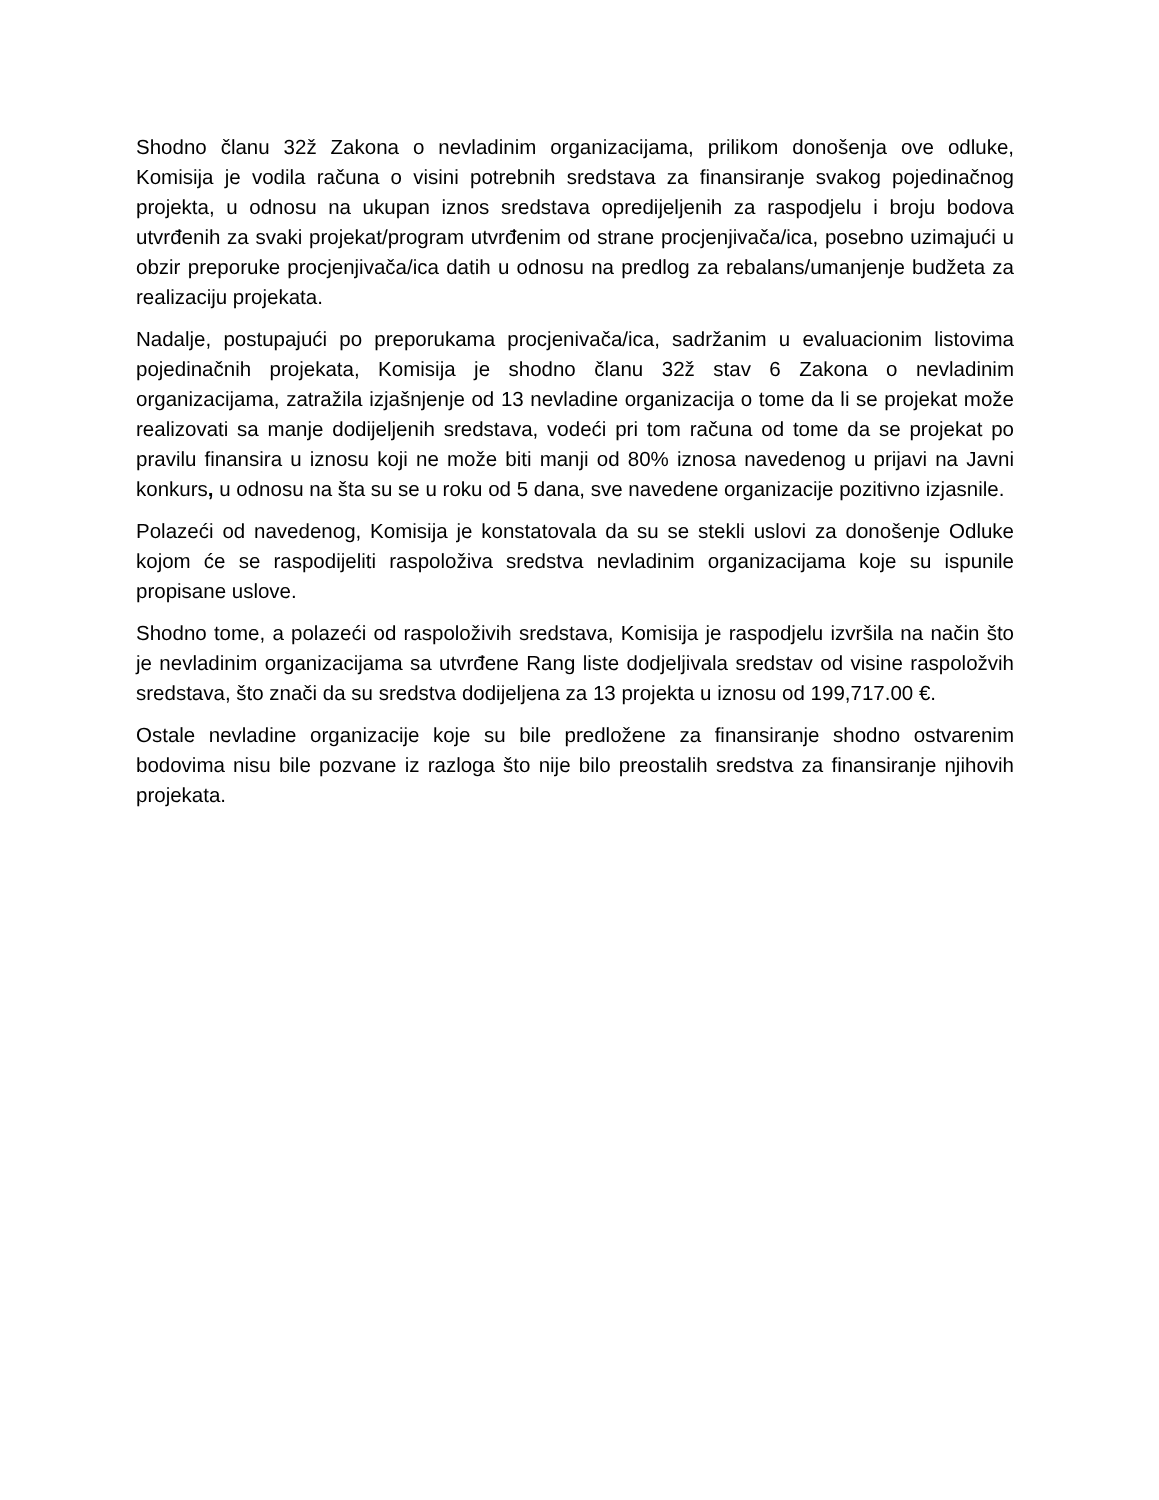Shodno članu 32ž Zakona o nevladinim organizacijama, prilikom donošenja ove odluke, Komisija je vodila računa o visini potrebnih sredstava za finansiranje svakog pojedinačnog projekta, u odnosu na ukupan iznos sredstava opredijeljenih za raspodjelu i broju bodova utvrđenih za svaki projekat/program utvrđenim od strane procjenjivača/ica, posebno uzimajući u obzir preporuke procjenjivača/ica datih u odnosu na predlog za rebalans/umanjenje budžeta za realizaciju projekata.
Nadalje, postupajući po preporukama procjenivača/ica, sadržanim u evaluacionim listovima pojedinačnih projekata, Komisija je shodno članu 32ž stav 6 Zakona o nevladinim organizacijama, zatražila izjašnjenje od 13 nevladine organizacija o tome da li se projekat može realizovati sa manje dodijeljenih sredstava, vodeći pri tom računa od tome da se projekat po pravilu finansira u iznosu koji ne može biti manji od 80% iznosa navedenog u prijavi na Javni konkurs, u odnosu na šta su se u roku od 5 dana, sve navedene organizacije pozitivno izjasnile.
Polazeći od navedenog, Komisija je konstatovala da su se stekli uslovi za donošenje Odluke kojom će se raspodijeliti raspoloživa sredstva nevladinim organizacijama koje su ispunile propisane uslove.
Shodno tome, a polazeći od raspoloživih sredstava, Komisija je raspodjelu izvršila na način što je nevladinim organizacijama sa utvrđene Rang liste dodjeljivala sredstav od visine raspoložvih sredstava, što znači da su sredstva dodijeljena za 13 projekta u iznosu od 199,717.00 €.
Ostale nevladine organizacije koje su bile predložene za finansiranje shodno ostvarenim bodovima nisu bile pozvane iz razloga što nije bilo preostalih sredstva za finansiranje njihovih projekata.